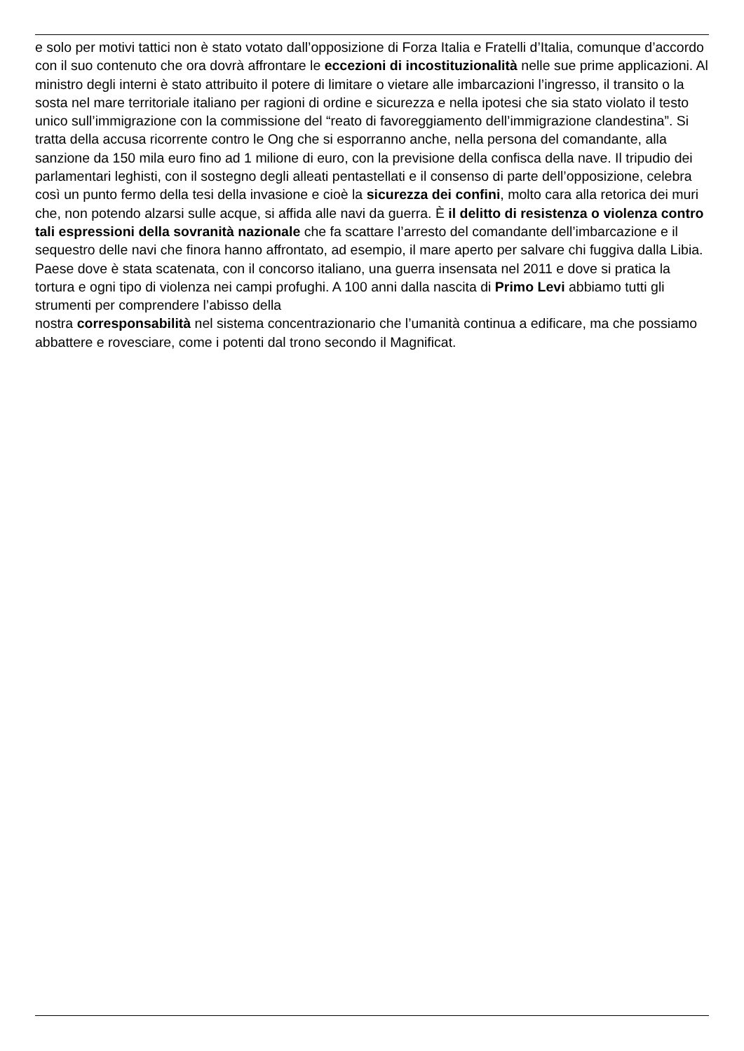e solo per motivi tattici non è stato votato dall’opposizione di Forza Italia e Fratelli d’Italia, comunque d’accordo con il suo contenuto che ora dovrà affrontare le eccezioni di incostituzionalità nelle sue prime applicazioni. Al ministro degli interni è stato attribuito il potere di limitare o vietare alle imbarcazioni l’ingresso, il transito o la sosta nel mare territoriale italiano per ragioni di ordine e sicurezza e nella ipotesi che sia stato violato il testo unico sull’immigrazione con la commissione del “reato di favoreggiamento dell’immigrazione clandestina”. Si tratta della accusa ricorrente contro le Ong che si esporranno anche, nella persona del comandante, alla sanzione da 150 mila euro fino ad 1 milione di euro, con la previsione della confisca della nave. Il tripudio dei parlamentari leghisti, con il sostegno degli alleati pentastellati e il consenso di parte dell’opposizione, celebra così un punto fermo della tesi della invasione e cioè la sicurezza dei confini, molto cara alla retorica dei muri che, non potendo alzarsi sulle acque, si affida alle navi da guerra. È il delitto di resistenza o violenza contro tali espressioni della sovranità nazionale che fa scattare l’arresto del comandante dell’imbarcazione e il sequestro delle navi che finora hanno affrontato, ad esempio, il mare aperto per salvare chi fuggiva dalla Libia. Paese dove è stata scatenata, con il concorso italiano, una guerra insensata nel 2011 e dove si pratica la tortura e ogni tipo di violenza nei campi profughi. A 100 anni dalla nascita di Primo Levi abbiamo tutti gli strumenti per comprendere l’abisso della
nostra corresponsabilità nel sistema concentrazionario che l’umanità continua a edificare, ma che possiamo abbattere e rovesciare, come i potenti dal trono secondo il Magnificat.